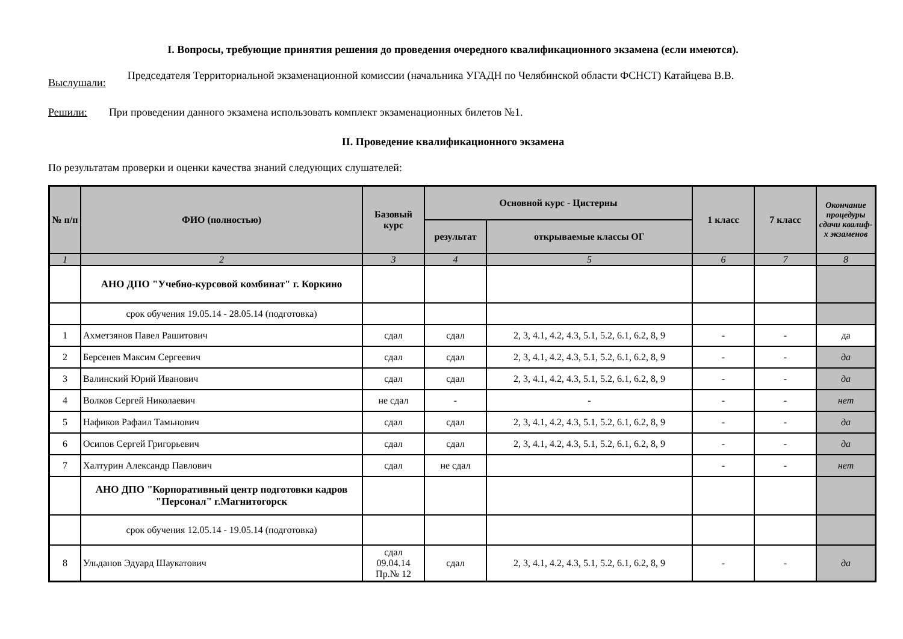I. Вопросы, требующие принятия решения до проведения очередного квалификационного экзамена (если имеются).
Выслушали: Председателя Территориальной экзаменационной комиссии (начальника УГАДН по Челябинской области ФСНСТ) Катайцева В.В.
Решили: При проведении данного экзамена использовать комплект экзаменационных билетов №1.
II. Проведение квалификационного экзамена
По результатам проверки и оценки качества знаний следующих слушателей:
| № п/п | ФИО (полностью) | Базовый курс | Основной курс - Цистерны | | 1 класс | 7 класс | Окончание процедуры сдачи квалиф-х экзаменов |
| --- | --- | --- | --- | --- | --- | --- | --- |
| | | | результат | открываемые классы ОГ | | | |
| 1 | 2 | 3 | 4 | 5 | 6 | 7 | 8 |
| | АНО ДПО "Учебно-курсовой комбинат" г. Коркино | | | | | | |
| | срок обучения 19.05.14 - 28.05.14 (подготовка) | | | | | | |
| 1 | Ахметзянов Павел Рашитович | сдал | сдал | 2, 3, 4.1, 4.2, 4.3, 5.1, 5.2, 6.1, 6.2, 8, 9 | - | - | да |
| 2 | Берсенев Максим Сергеевич | сдал | сдал | 2, 3, 4.1, 4.2, 4.3, 5.1, 5.2, 6.1, 6.2, 8, 9 | - | - | да |
| 3 | Валинский Юрий Иванович | сдал | сдал | 2, 3, 4.1, 4.2, 4.3, 5.1, 5.2, 6.1, 6.2, 8, 9 | - | - | да |
| 4 | Волков Сергей Николаевич | не сдал | - | - | - | - | нет |
| 5 | Нафиков Рафаил Тамьнович | сдал | сдал | 2, 3, 4.1, 4.2, 4.3, 5.1, 5.2, 6.1, 6.2, 8, 9 | - | - | да |
| 6 | Осипов Сергей Григорьевич | сдал | сдал | 2, 3, 4.1, 4.2, 4.3, 5.1, 5.2, 6.1, 6.2, 8, 9 | - | - | да |
| 7 | Халтурин Александр Павлович | сдал | не сдал | | - | - | нет |
| | АНО ДПО "Корпоративный центр подготовки кадров "Персонал" г.Магнитогорск | | | | | | |
| | срок обучения 12.05.14 - 19.05.14 (подготовка) | | | | | | |
| 8 | Ульданов Эдуард Шаукатович | сдал 09.04.14 Пр.№ 12 | сдал | 2, 3, 4.1, 4.2, 4.3, 5.1, 5.2, 6.1, 6.2, 8, 9 | - | - | да |